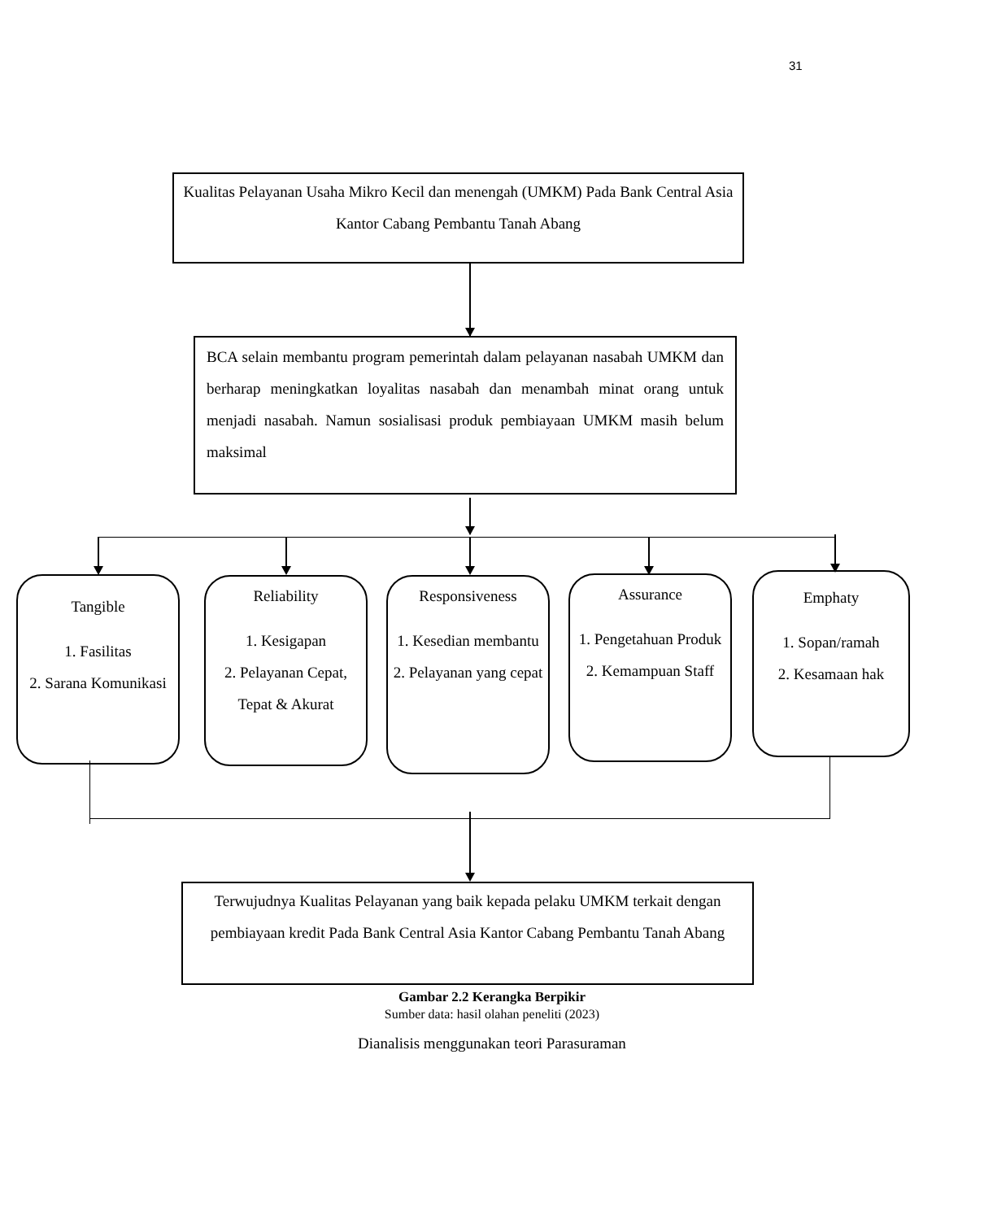31
Kualitas Pelayanan Usaha Mikro Kecil dan menengah (UMKM) Pada Bank Central Asia Kantor Cabang Pembantu Tanah Abang
BCA selain membantu program pemerintah dalam pelayanan nasabah UMKM dan berharap meningkatkan loyalitas nasabah dan menambah minat orang untuk menjadi nasabah. Namun sosialisasi produk pembiayaan UMKM masih belum maksimal
Tangible
1. Fasilitas
2. Sarana Komunikasi
Reliability
1. Kesigapan
2. Pelayanan Cepat, Tepat & Akurat
Responsiveness
1. Kesedian membantu
2. Pelayanan yang cepat
Assurance
1. Pengetahuan Produk
2. Kemampuan Staff
Emphaty
1. Sopan/ramah
2. Kesamaan hak
Terwujudnya Kualitas Pelayanan yang baik kepada pelaku UMKM terkait dengan pembiayaan kredit Pada Bank Central Asia Kantor Cabang Pembantu Tanah Abang
Gambar 2.2 Kerangka Berpikir
Sumber data: hasil olahan peneliti (2023)
Dianalisis menggunakan teori Parasuraman